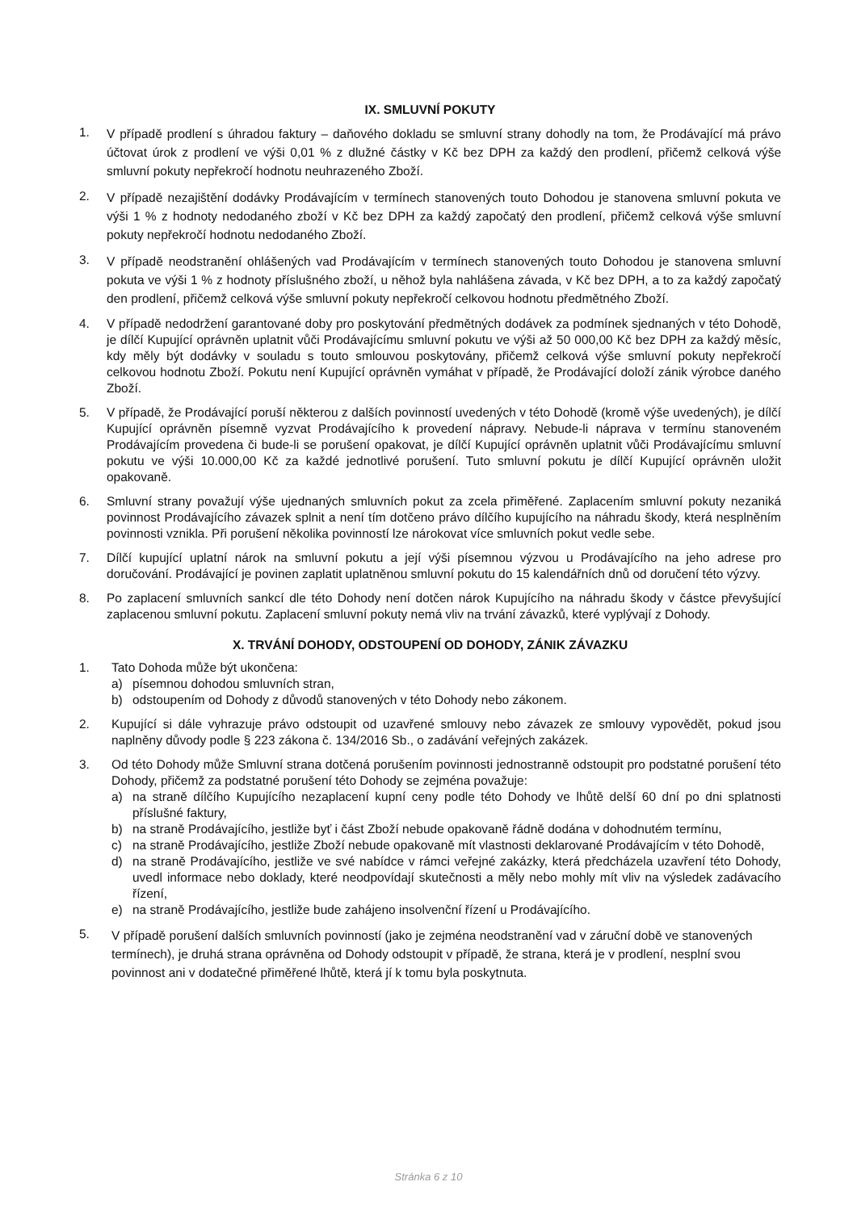IX. SMLUVNÍ POKUTY
1.
V případě prodlení s úhradou faktury – daňového dokladu se smluvní strany dohodly na tom, že Prodávající má právo účtovat úrok z prodlení ve výši 0,01 % z dlužné částky v Kč bez DPH za každý den prodlení, přičemž celková výše smluvní pokuty nepřekročí hodnotu neuhrazeného Zboží.
2.
V případě nezajištění dodávky Prodávajícím v termínech stanovených touto Dohodou je stanovena smluvní pokuta ve výši 1 % z hodnoty nedodaného zboží v Kč bez DPH za každý započatý den prodlení, přičemž celková výše smluvní pokuty nepřekročí hodnotu nedodaného Zboží.
3.
V případě neodstranění ohlášených vad Prodávajícím v termínech stanovených touto Dohodou je stanovena smluvní pokuta ve výši 1 % z hodnoty příslušného zboží, u něhož byla nahlášena závada, v Kč bez DPH, a to za každý započatý den prodlení, přičemž celková výše smluvní pokuty nepřekročí celkovou hodnotu předmětného Zboží.
4. V případě nedodržení garantované doby pro poskytování předmětných dodávek za podmínek sjednaných v této Dohodě, je dílčí Kupující oprávněn uplatnit vůči Prodávajícímu smluvní pokutu ve výši až 50 000,00 Kč bez DPH za každý měsíc, kdy měly být dodávky v souladu s touto smlouvou poskytovány, přičemž celková výše smluvní pokuty nepřekročí celkovou hodnotu Zboží. Pokutu není Kupující oprávněn vymáhat v případě, že Prodávající doloží zánik výrobce daného Zboží.
5. V případě, že Prodávající poruší některou z dalších povinností uvedených v této Dohodě (kromě výše uvedených), je dílčí Kupující oprávněn písemně vyzvat Prodávajícího k provedení nápravy. Nebude-li náprava v termínu stanoveném Prodávajícím provedena či bude-li se porušení opakovat, je dílčí Kupující oprávněn uplatnit vůči Prodávajícímu smluvní pokutu ve výši 10.000,00 Kč za každé jednotlivé porušení. Tuto smluvní pokutu je dílčí Kupující oprávněn uložit opakovaně.
6. Smluvní strany považují výše ujednaných smluvních pokut za zcela přiměřené. Zaplacením smluvní pokuty nezaniká povinnost Prodávajícího závazek splnit a není tím dotčeno právo dílčího kupujícího na náhradu škody, která nesplněním povinnosti vznikla. Při porušení několika povinností lze nárokovat více smluvních pokut vedle sebe.
7. Dílčí kupující uplatní nárok na smluvní pokutu a její výši písemnou výzvou u Prodávajícího na jeho adrese pro doručování. Prodávající je povinen zaplatit uplatněnou smluvní pokutu do 15 kalendářních dnů od doručení této výzvy.
8. Po zaplacení smluvních sankcí dle této Dohody není dotčen nárok Kupujícího na náhradu škody v částce převyšující zaplacenou smluvní pokutu. Zaplacení smluvní pokuty nemá vliv na trvání závazků, které vyplývají z Dohody.
X. TRVÁNÍ DOHODY, ODSTOUPENÍ OD DOHODY, ZÁNIK ZÁVAZKU
1. Tato Dohoda může být ukončena:
a) písemnou dohodou smluvních stran,
b) odstoupením od Dohody z důvodů stanovených v této Dohody nebo zákonem.
2. Kupující si dále vyhrazuje právo odstoupit od uzavřené smlouvy nebo závazek ze smlouvy vypovědět, pokud jsou naplněny důvody podle § 223 zákona č. 134/2016 Sb., o zadávání veřejných zakázek.
3. Od této Dohody může Smluvní strana dotčená porušením povinnosti jednostranně odstoupit pro podstatné porušení této Dohody, přičemž za podstatné porušení této Dohody se zejména považuje:
a) na straně dílčího Kupujícího nezaplacení kupní ceny podle této Dohody ve lhůtě delší 60 dní po dni splatnosti příslušné faktury,
b) na straně Prodávajícího, jestliže byť i část Zboží nebude opakovaně řádně dodána v dohodnutém termínu,
c) na straně Prodávajícího, jestliže Zboží nebude opakovaně mít vlastnosti deklarované Prodávajícím v této Dohodě,
d) na straně Prodávajícího, jestliže ve své nabídce v rámci veřejné zakázky, která předcházela uzavření této Dohody, uvedl informace nebo doklady, které neodpovídají skutečnosti a měly nebo mohly mít vliv na výsledek zadávacího řízení,
e) na straně Prodávajícího, jestliže bude zahájeno insolvenční řízení u Prodávajícího.
5.
V případě porušení dalších smluvních povinností (jako je zejména neodstranění vad v záruční době ve stanovených termínech), je druhá strana oprávněna od Dohody odstoupit v případě, že strana, která je v prodlení, nesplní svou povinnost ani v dodatečné přiměřené lhůtě, která jí k tomu byla poskytnuta.
Stránka 6 z 10